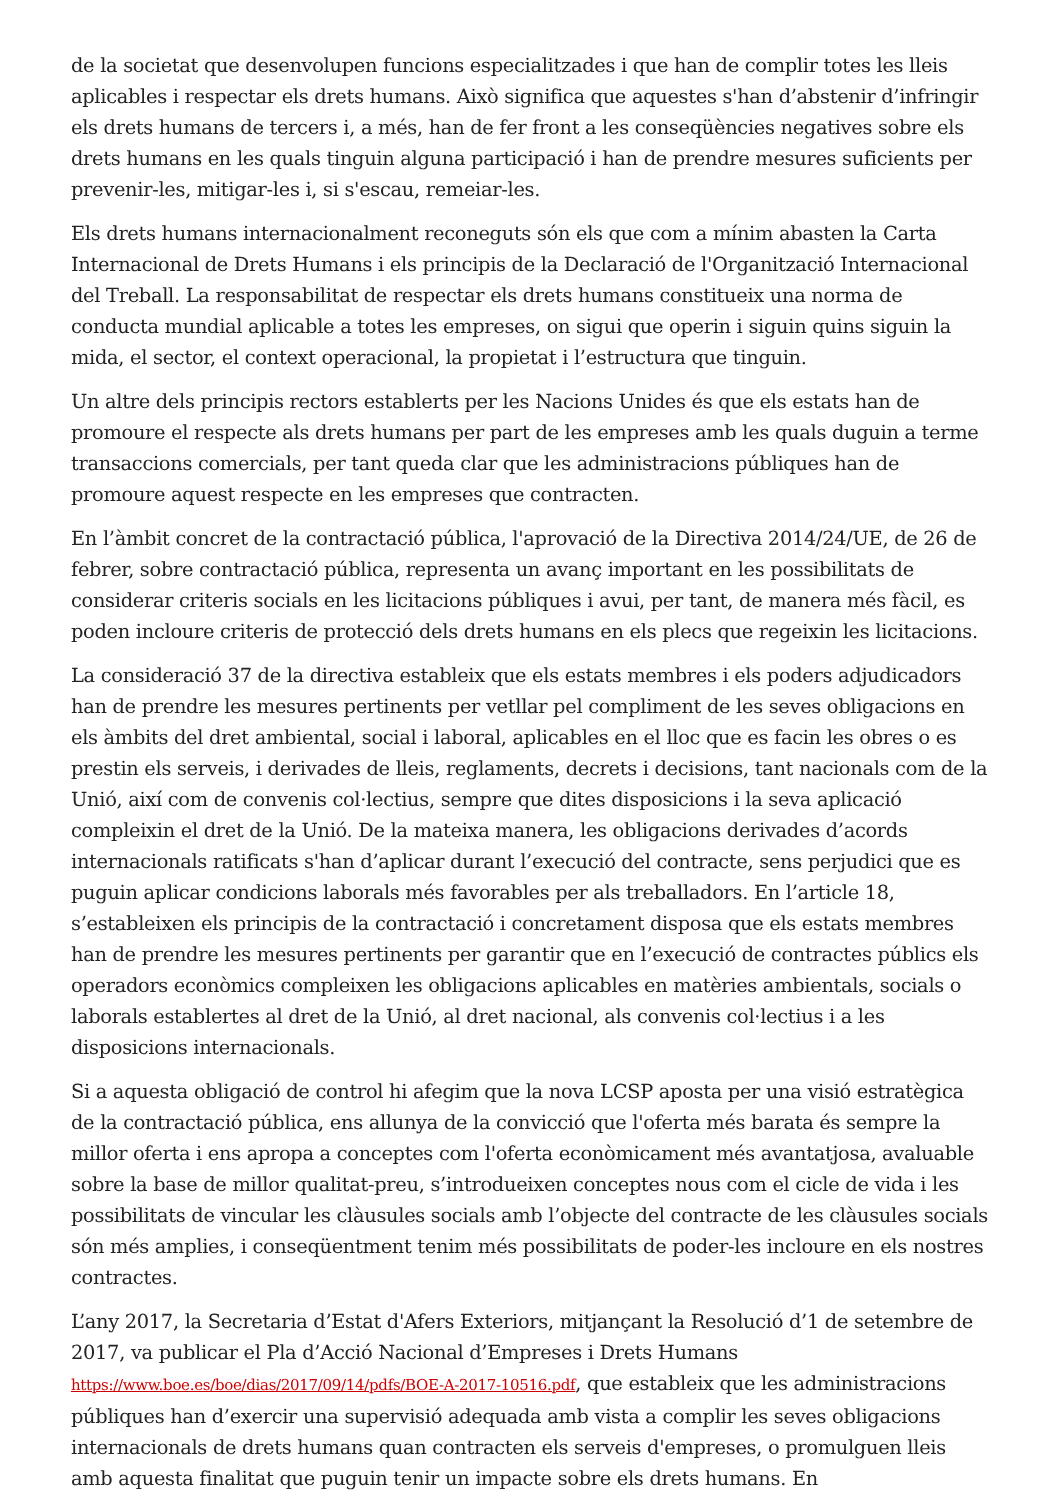de la societat que desenvolupen funcions especialitzades i que han de complir totes les lleis aplicables i respectar els drets humans. Això significa que aquestes s'han d’abstenir d’infringir els drets humans de tercers i, a més, han de fer front a les conseqüències negatives sobre els drets humans en les quals tinguin alguna participació i han de prendre mesures suficients per prevenir-les, mitigar-les i, si s'escau, remeiar-les.
Els drets humans internacionalment reconeguts són els que com a mínim abasten la Carta Internacional de Drets Humans i els principis de la Declaració de l'Organització Internacional del Treball. La responsabilitat de respectar els drets humans constitueix una norma de conducta mundial aplicable a totes les empreses, on sigui que operin i siguin quins siguin la mida, el sector, el context operacional, la propietat i l’estructura que tinguin.
Un altre dels principis rectors establerts per les Nacions Unides és que els estats han de promoure el respecte als drets humans per part de les empreses amb les quals duguin a terme transaccions comercials, per tant queda clar que les administracions públiques han de promoure aquest respecte en les empreses que contracten.
En l’àmbit concret de la contractació pública, l'aprovació de la Directiva 2014/24/UE, de 26 de febrer, sobre contractació pública, representa un avanç important en les possibilitats de considerar criteris socials en les licitacions públiques i avui, per tant, de manera més fàcil, es poden incloure criteris de protecció dels drets humans en els plecs que regeixin les licitacions.
La consideració 37 de la directiva estableix que els estats membres i els poders adjudicadors han de prendre les mesures pertinents per vetllar pel compliment de les seves obligacions en els àmbits del dret ambiental, social i laboral, aplicables en el lloc que es facin les obres o es prestin els serveis, i derivades de lleis, reglaments, decrets i decisions, tant nacionals com de la Unió, així com de convenis col·lectius, sempre que dites disposicions i la seva aplicació compleixin el dret de la Unió. De la mateixa manera, les obligacions derivades d’acords internacionals ratificats s'han d’aplicar durant l’execució del contracte, sens perjudici que es puguin aplicar condicions laborals més favorables per als treballadors. En l’article 18, s’estableixen els principis de la contractació i concretament disposa que els estats membres han de prendre les mesures pertinents per garantir que en l’execució de contractes públics els operadors econòmics compleixen les obligacions aplicables en matèries ambientals, socials o laborals establertes al dret de la Unió, al dret nacional, als convenis col·lectius i a les disposicions internacionals.
Si a aquesta obligació de control hi afegim que la nova LCSP aposta per una visió estratègica de la contractació pública, ens allunya de la convicció que l'oferta més barata és sempre la millor oferta i ens apropa a conceptes com l'oferta econòmicament més avantatjosa, avaluable sobre la base de millor qualitat-preu, s’introdueixen conceptes nous com el cicle de vida i les possibilitats de vincular les clàusules socials amb l’objecte del contracte de les clàusules socials són més amplies, i conseqüentment tenim més possibilitats de poder-les incloure en els nostres contractes.
L’any 2017, la Secretaria d’Estat d'Afers Exteriors, mitjançant la Resolució d’1 de setembre de 2017, va publicar el Pla d’Acció Nacional d’Empreses i Drets Humans https://www.boe.es/boe/dias/2017/09/14/pdfs/BOE-A-2017-10516.pdf, que estableix que les administracions públiques han d’exercir una supervisió adequada amb vista a complir les seves obligacions internacionals de drets humans quan contracten els serveis d'empreses, o promulguen lleis amb aquesta finalitat que puguin tenir un impacte sobre els drets humans. En